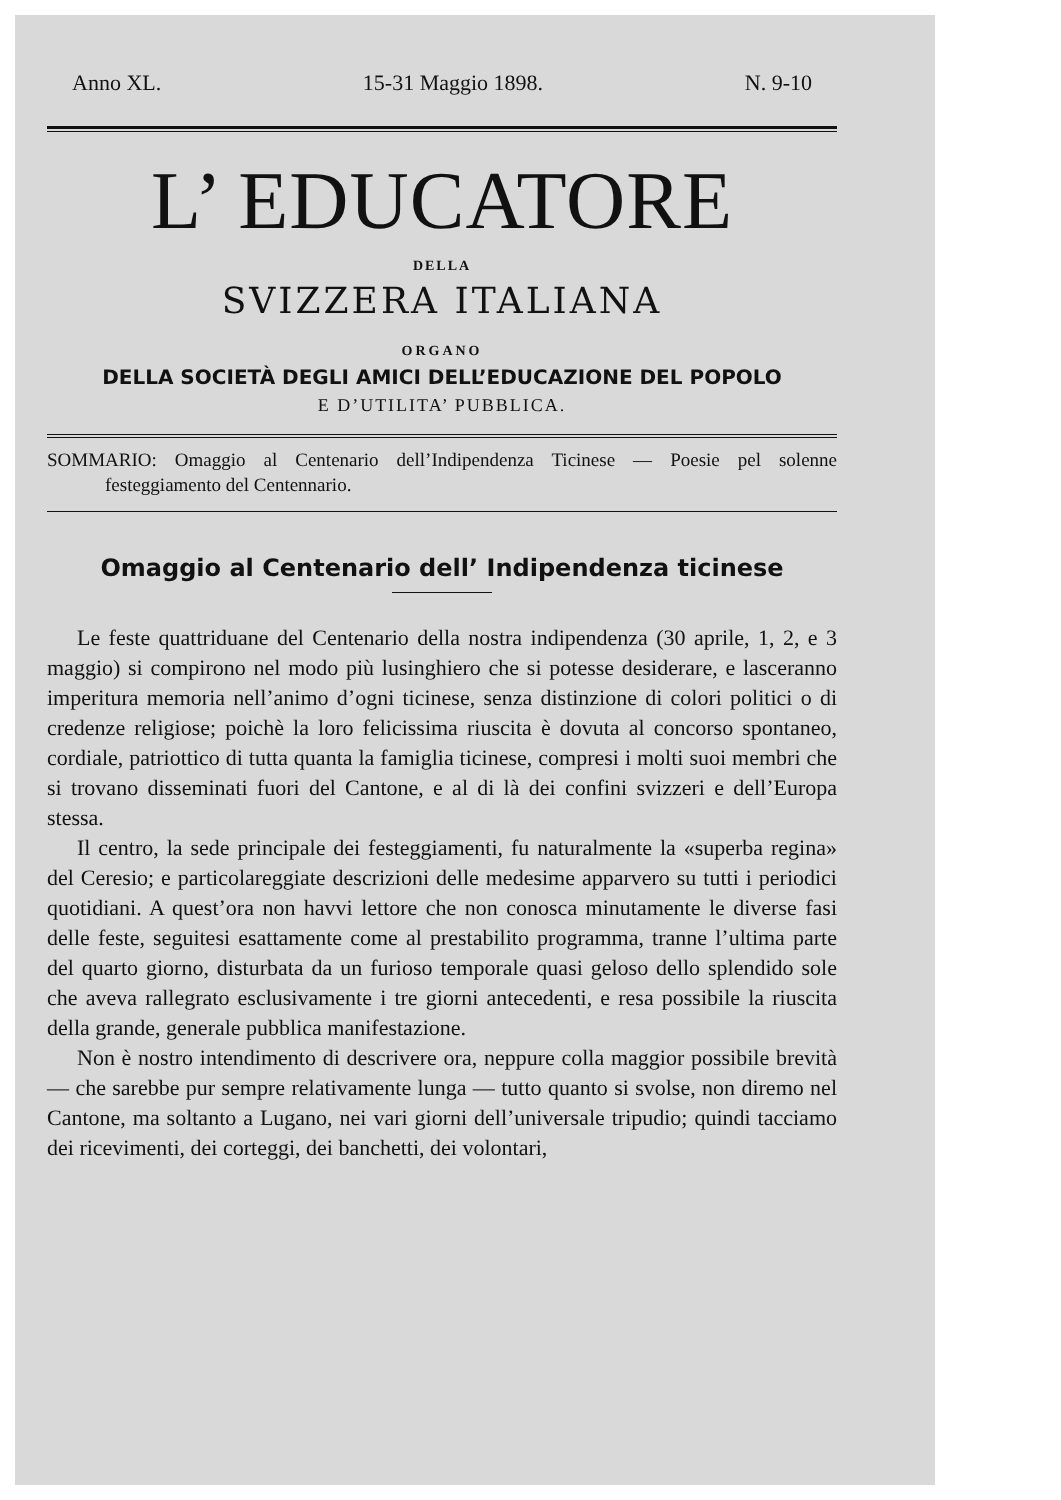Anno XL. 15-31 Maggio 1898. N. 9-10
L’ EDUCATORE
DELLA
SVIZZERA ITALIANA
ORGANO
DELLA SOCIETÀ DEGLI AMICI DELL’EDUCAZIONE DEL POPOLO
E D’UTILITA’ PUBBLICA.
SOMMARIO: Omaggio al Centenario dell’Indipendenza Ticinese — Poesie pel solenne festeggiamento del Centennario.
Omaggio al Centenario dell’ Indipendenza ticinese
Le feste quattriduane del Centenario della nostra indipendenza (30 aprile, 1, 2, e 3 maggio) si compirono nel modo più lusinghiero che si potesse desiderare, e lasceranno imperitura memoria nell’animo d’ogni ticinese, senza distinzione di colori politici o di credenze religiose; poichè la loro felicissima riuscita è dovuta al concorso spontaneo, cordiale, patriottico di tutta quanta la famiglia ticinese, compresi i molti suoi membri che si trovano disseminati fuori del Cantone, e al di là dei confini svizzeri e dell’Europa stessa.
Il centro, la sede principale dei festeggiamenti, fu naturalmente la «superba regina» del Ceresio; e particolareggiate descrizioni delle medesime apparvero su tutti i periodici quotidiani. A quest’ora non havvi lettore che non conosca minutamente le diverse fasi delle feste, seguitesi esattamente come al prestabilito programma, tranne l’ultima parte del quarto giorno, disturbata da un furioso temporale quasi geloso dello splendido sole che aveva rallegrato esclusivamente i tre giorni antecedenti, e resa possibile la riuscita della grande, generale pubblica manifestazione.
Non è nostro intendimento di descrivere ora, neppure colla maggior possibile brevità — che sarebbe pur sempre relativamente lunga — tutto quanto si svolse, non diremo nel Cantone, ma soltanto a Lugano, nei vari giorni dell’universale tripudio; quindi tacciamo dei ricevimenti, dei corteggi, dei banchetti, dei volontari,